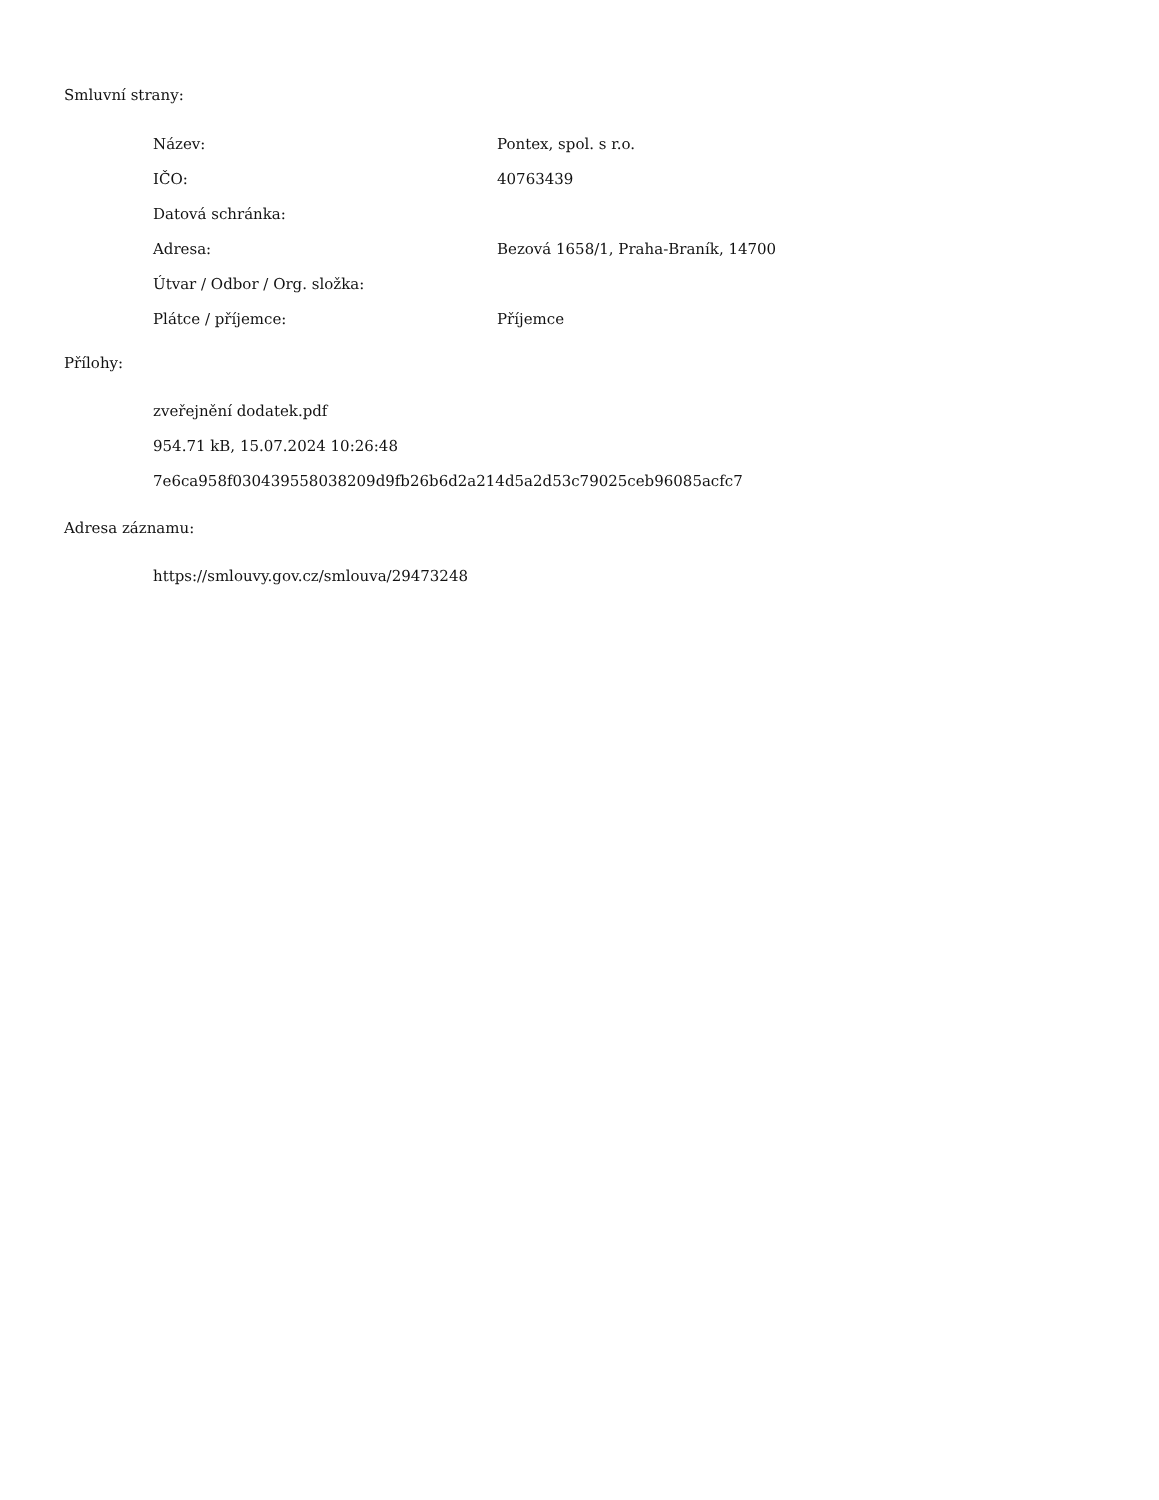Smluvní strany:
| Název: | Pontex, spol. s r.o. |
| IČO: | 40763439 |
| Datová schránka: | |
| Adresa: | Bezová 1658/1, Praha-Braník, 14700 |
| Útvar / Odbor / Org. složka: | |
| Plátce / příjemce: | Příjemce |
Přílohy:
zveřejnění dodatek.pdf
954.71 kB, 15.07.2024 10:26:48
7e6ca958f030439558038209d9fb26b6d2a214d5a2d53c79025ceb96085acfc7
Adresa záznamu:
https://smlouvy.gov.cz/smlouva/29473248